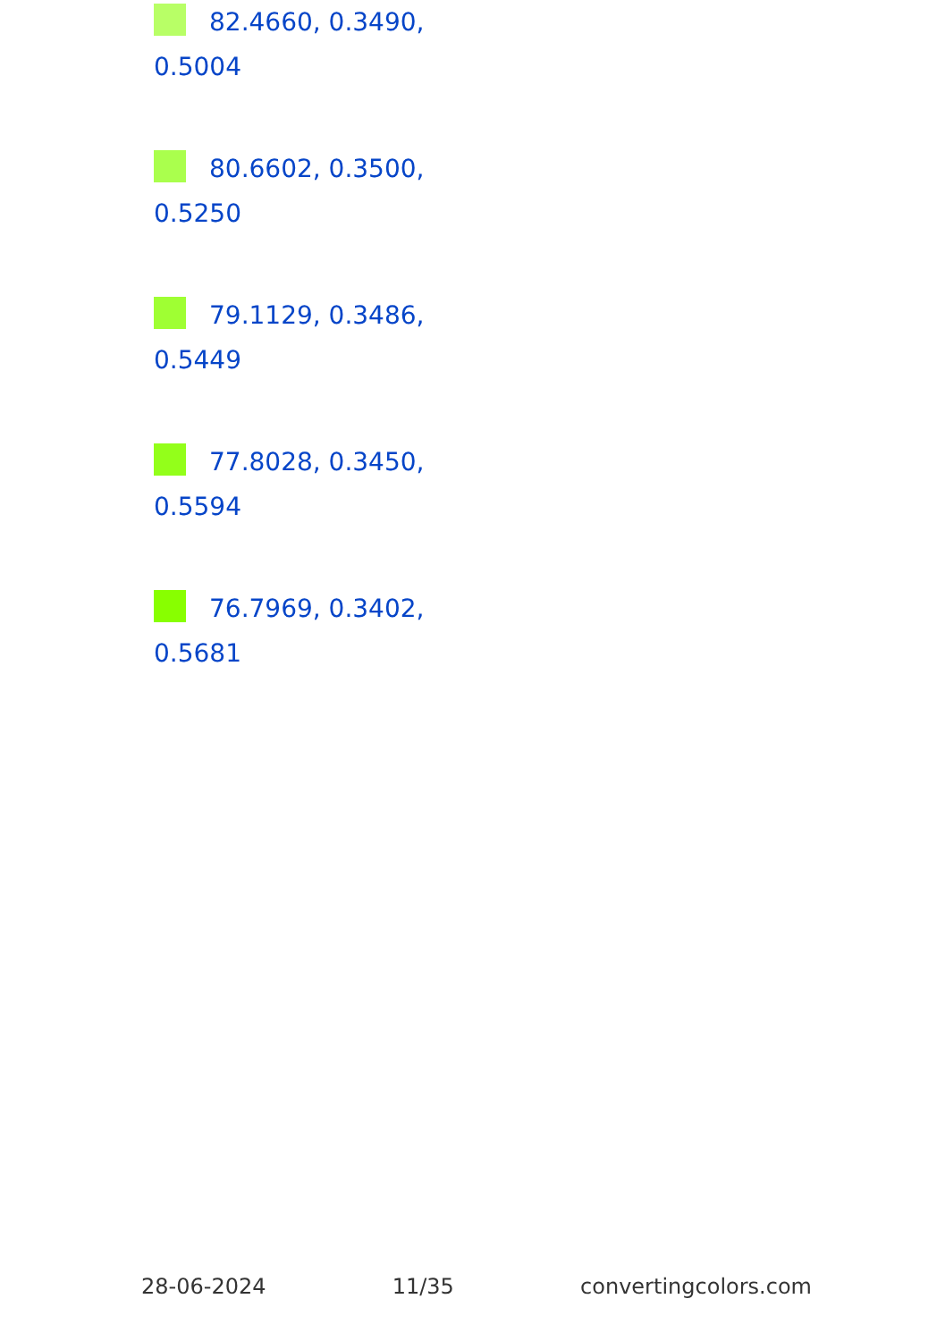82.4660, 0.3490, 0.5004
80.6602, 0.3500, 0.5250
79.1129, 0.3486, 0.5449
77.8028, 0.3450, 0.5594
76.7969, 0.3402, 0.5681
28-06-2024 11/35 convertingcolors.com